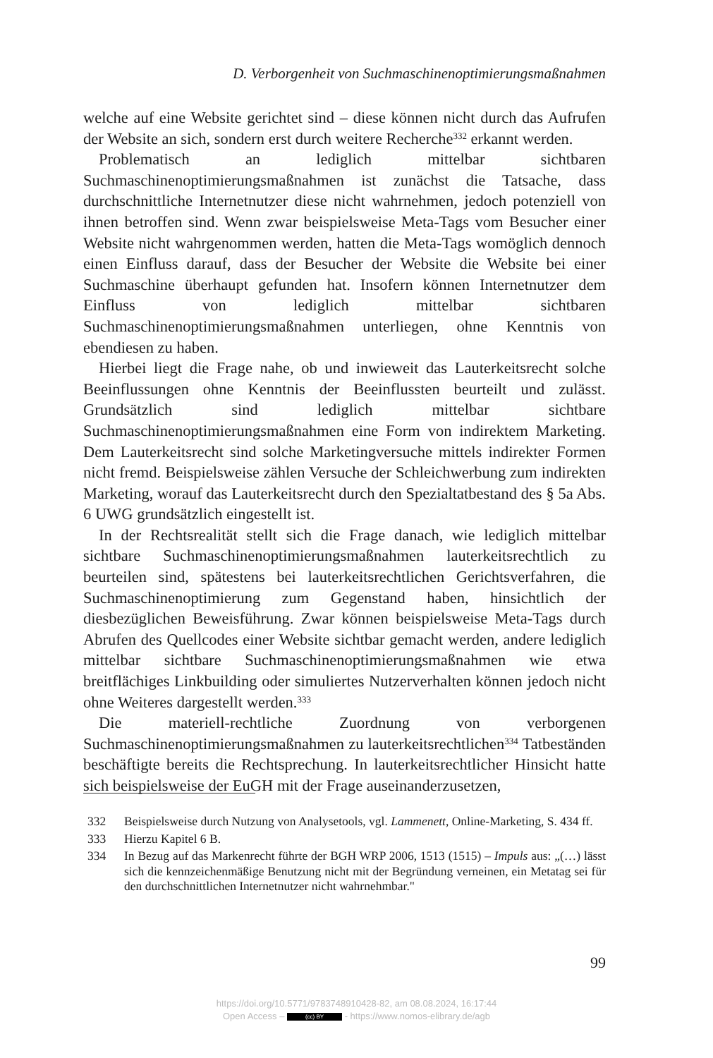D. Verborgenheit von Suchmaschinenoptimierungsmaßnahmen
welche auf eine Website gerichtet sind – diese können nicht durch das Aufrufen der Website an sich, sondern erst durch weitere Recherche<sup>332</sup> erkannt werden.
Problematisch an lediglich mittelbar sichtbaren Suchmaschinenoptimierungsmaßnahmen ist zunächst die Tatsache, dass durchschnittliche Internetnutzer diese nicht wahrnehmen, jedoch potenziell von ihnen betroffen sind. Wenn zwar beispielsweise Meta-Tags vom Besucher einer Website nicht wahrgenommen werden, hatten die Meta-Tags womöglich dennoch einen Einfluss darauf, dass der Besucher der Website die Website bei einer Suchmaschine überhaupt gefunden hat. Insofern können Internetnutzer dem Einfluss von lediglich mittelbar sichtbaren Suchmaschinenoptimierungsmaßnahmen unterliegen, ohne Kenntnis von ebendiesen zu haben.
Hierbei liegt die Frage nahe, ob und inwieweit das Lauterkeitsrecht solche Beeinflussungen ohne Kenntnis der Beeinflussten beurteilt und zulässt. Grundsätzlich sind lediglich mittelbar sichtbare Suchmaschinenoptimierungsmaßnahmen eine Form von indirektem Marketing. Dem Lauterkeitsrecht sind solche Marketingversuche mittels indirekter Formen nicht fremd. Beispielsweise zählen Versuche der Schleichwerbung zum indirekten Marketing, worauf das Lauterkeitsrecht durch den Spezialtatbestand des § 5a Abs. 6 UWG grundsätzlich eingestellt ist.
In der Rechtsrealität stellt sich die Frage danach, wie lediglich mittelbar sichtbare Suchmaschinenoptimierungsmaßnahmen lauterkeitsrechtlich zu beurteilen sind, spätestens bei lauterkeitsrechtlichen Gerichtsverfahren, die Suchmaschinenoptimierung zum Gegenstand haben, hinsichtlich der diesbezüglichen Beweisführung. Zwar können beispielsweise Meta-Tags durch Abrufen des Quellcodes einer Website sichtbar gemacht werden, andere lediglich mittelbar sichtbare Suchmaschinenoptimierungsmaßnahmen wie etwa breitflächiges Linkbuilding oder simuliertes Nutzerverhalten können jedoch nicht ohne Weiteres dargestellt werden.<sup>333</sup>
Die materiell-rechtliche Zuordnung von verborgenen Suchmaschinenoptimierungsmaßnahmen zu lauterkeitsrechtlichen<sup>334</sup> Tatbeständen beschäftigte bereits die Rechtsprechung. In lauterkeitsrechtlicher Hinsicht hatte sich beispielsweise der EuGH mit der Frage auseinanderzusetzen,
332 Beispielsweise durch Nutzung von Analysetools, vgl. Lammenett, Online-Marketing, S. 434 ff.
333 Hierzu Kapitel 6 B.
334 In Bezug auf das Markenrecht führte der BGH WRP 2006, 1513 (1515) – Impuls aus: „(…) lässt sich die kennzeichenmäßige Benutzung nicht mit der Begründung verneinen, ein Metatag sei für den durchschnittlichen Internetnutzer nicht wahrnehmbar."
99
https://doi.org/10.5771/9783748910428-82, am 08.08.2024, 16:17:44
Open Access – (cc) BY - https://www.nomos-elibrary.de/agb